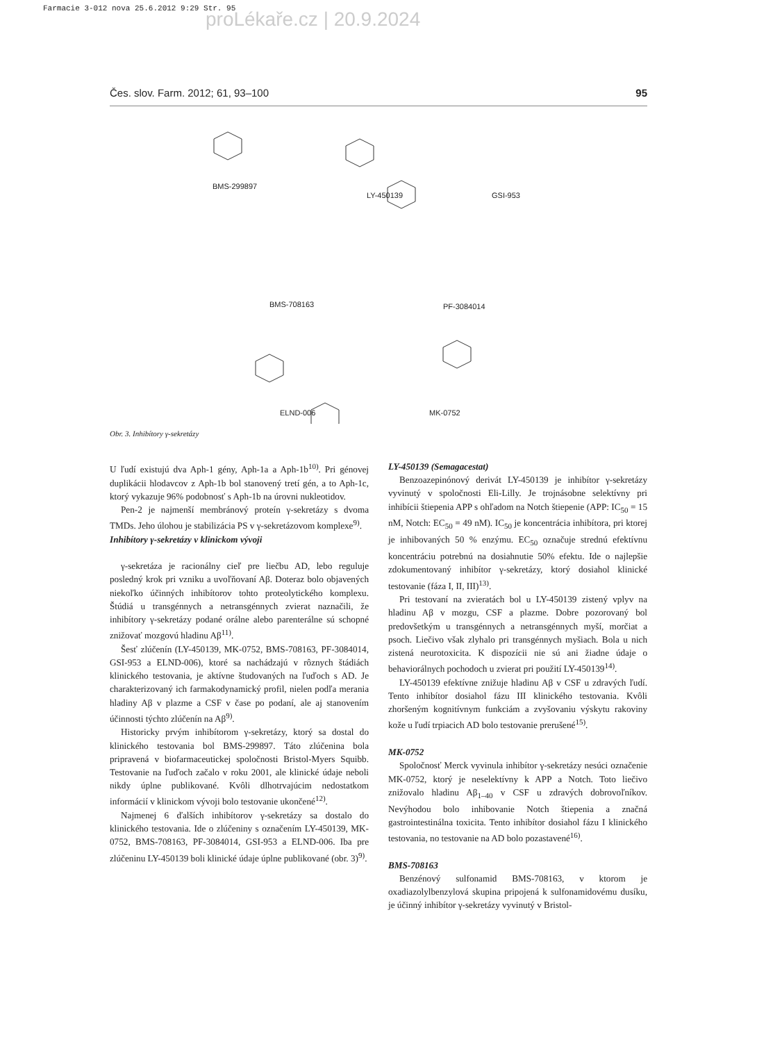Farmacie 3-012 nova 25.6.2012 9:29 Str. 95
proLékaře.cz | 20.9.2024
Čes. slov. Farm. 2012; 61, 93–100 95
BMS-299897
LY-450139 GSI-953
BMS-708163 PF-3084014
ELND-006 MK-0752
Obr. 3. Inhibítory γ-sekretázy
U ľudí existujú dva Aph-1 gény, Aph-1a a Aph-1b<sup>10)</sup>. Pri génovej duplikácii hlodavcov z Aph-1b bol stanovený tretí gén, a to Aph-1c, ktorý vykazuje 96% podobnosť s Aph-1b na úrovni nukleotidov.
Pen-2 je najmenší membránový proteín γ-sekretázy s dvoma TMDs. Jeho úlohou je stabilizácia PS v γ-sekretázovom komplexe<sup>9)</sup>.
Inhibítory γ-sekretázy v klinickom vývoji
γ-sekretáza je racionálny cieľ pre liečbu AD, lebo reguluje posledný krok pri vzniku a uvoľňovaní Aβ. Doteraz bolo objavených niekoľko účinných inhibítorov tohto proteolytického komplexu. Štúdiá u transgénnych a netransgénnych zvierat naznačili, že inhibítory γ-sekretázy podané orálne alebo parenterálne sú schopné znižovať mozgovú hladinu Aβ<sup>11)</sup>.
Šesť zlúčenín (LY-450139, MK-0752, BMS-708163, PF-3084014, GSI-953 a ELND-006), ktoré sa nachádzajú v rôznych štádiách klinického testovania, je aktívne študovaných na ľuďoch s AD. Je charakterizovaný ich farmakodynamický profil, nielen podľa merania hladiny Aβ v plazme a CSF v čase po podaní, ale aj stanovením účinnosti týchto zlúčenín na Aβ<sup>9)</sup>.
Historicky prvým inhibítorom γ-sekretázy, ktorý sa dostal do klinického testovania bol BMS-299897. Táto zlúčenina bola pripravená v biofarmaceutickej spoločnosti Bristol-Myers Squibb. Testovanie na ľuďoch začalo v roku 2001, ale klinické údaje neboli nikdy úplne publikované. Kvôli dlhotrvajúcim nedostatkom informácií v klinickom vývoji bolo testovanie ukončené<sup>12)</sup>.
Najmenej 6 ďalších inhibítorov γ-sekretázy sa dostalo do klinického testovania. Ide o zlúčeniny s označením LY-450139, MK-0752, BMS-708163, PF-3084014, GSI-953 a ELND-006. Iba pre zlúčeninu LY-450139 boli klinické údaje úplne publikované (obr. 3)<sup>9)</sup>.
LY-450139 (Semagacestat)
Benzoazepinónový derivát LY-450139 je inhibítor γ-sekretázy vyvinutý v spoločnosti Eli-Lilly. Je trojnásobne selektívny pri inhibícii štiepenia APP s ohľadom na Notch štiepenie (APP: IC<sub>50</sub> = 15 nM, Notch: EC<sub>50</sub> = 49 nM). IC<sub>50</sub> je koncentrácia inhibítora, pri ktorej je inhibovaných 50 % enzýmu. EC<sub>50</sub> označuje strednú efektívnu koncentráciu potrebnú na dosiahnutie 50% efektu. Ide o najlepšie zdokumentovaný inhibítor γ-sekretázy, ktorý dosiahol klinické testovanie (fáza I, II, III)<sup>13)</sup>.
Pri testovaní na zvieratách bol u LY-450139 zistený vplyv na hladinu Aβ v mozgu, CSF a plazme. Dobre pozorovaný bol predovšetkým u transgénnych a netransgénnych myší, morčiat a psoch. Liečivo však zlyhalo pri transgénnych myšiach. Bola u nich zistená neurotoxicita. K dispozícii nie sú ani žiadne údaje o behaviorálnych pochodoch u zvierat pri použití LY-450139<sup>14)</sup>.
LY-450139 efektívne znižuje hladinu Aβ v CSF u zdravých ľudí. Tento inhibítor dosiahol fázu III klinického testovania. Kvôli zhoršeným kognitívnym funkciám a zvyšovaniu výskytu rakoviny kože u ľudí trpiacich AD bolo testovanie prerušené<sup>15)</sup>.
MK-0752
Spoločnosť Merck vyvinula inhibítor γ-sekretázy nesúci označenie MK-0752, ktorý je neselektívny k APP a Notch. Toto liečivo znižovalo hladinu Aβ<sub>1–40</sub> v CSF u zdravých dobrovoľníkov. Nevýhodou bolo inhibovanie Notch štiepenia a značná gastrointestinálna toxicita. Tento inhibítor dosiahol fázu I klinického testovania, no testovanie na AD bolo pozastavené<sup>16)</sup>.
BMS-708163
Benzénový sulfonamid BMS-708163, v ktorom je oxadiazolylbenzylová skupina pripojená k sulfonamidovému dusíku, je účinný inhibítor γ-sekretázy vyvinutý v Bristol-